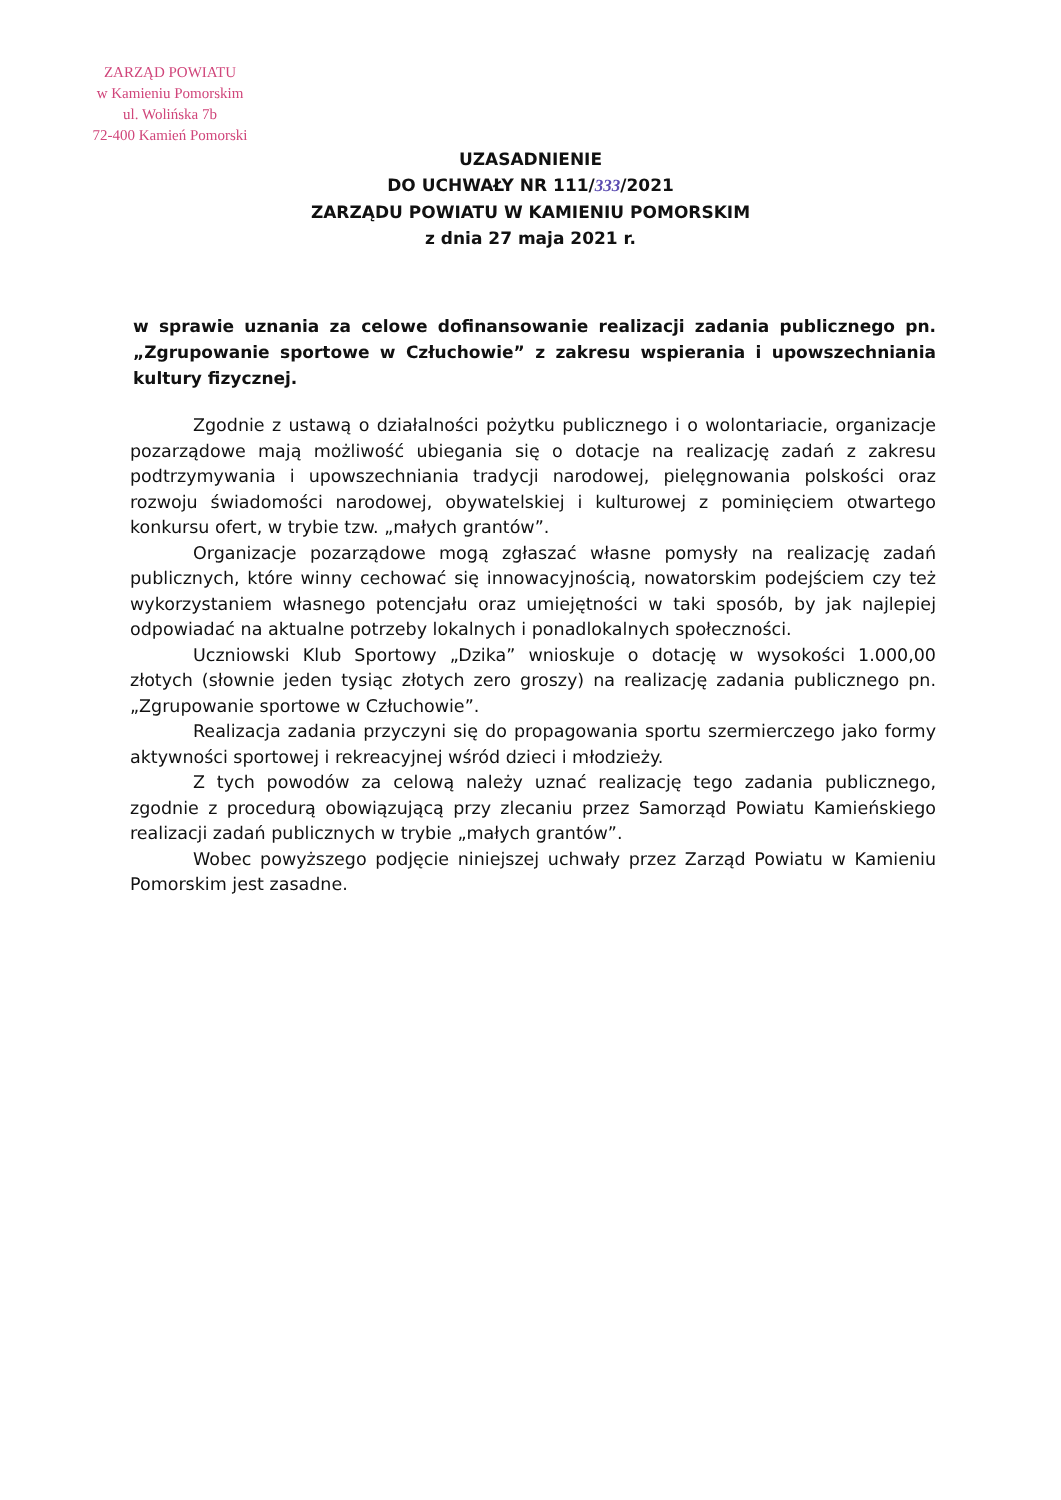ZARZĄD POWIATU
w Kamieniu Pomorskim
ul. Wolińska 7b
72-400 Kamień Pomorski
UZASADNIENIE
DO UCHWAŁY NR 111/333/2021
ZARZĄDU POWIATU W KAMIENIU POMORSKIM
z dnia 27 maja 2021 r.
w sprawie uznania za celowe dofinansowanie realizacji zadania publicznego pn. „Zgrupowanie sportowe w Człuchowie” z zakresu wspierania i upowszechniania kultury fizycznej.
Zgodnie z ustawą o działalności pożytku publicznego i o wolontariacie, organizacje pozarządowe mają możliwość ubiegania się o dotacje na realizację zadań z zakresu podtrzymywania i upowszechniania tradycji narodowej, pielęgnowania polskości oraz rozwoju świadomości narodowej, obywatelskiej i kulturowej z pominięciem otwartego konkursu ofert, w trybie tzw. „małych grantów”.
Organizacje pozarządowe mogą zgłaszać własne pomysły na realizację zadań publicznych, które winny cechować się innowacyjnością, nowatorskim podejściem czy też wykorzystaniem własnego potencjału oraz umiejętności w taki sposób, by jak najlepiej odpowiadać na aktualne potrzeby lokalnych i ponadlokalnych społeczności.
Uczniowski Klub Sportowy „Dzika” wnioskuje o dotację w wysokości 1.000,00 złotych (słownie jeden tysiąc złotych zero groszy) na realizację zadania publicznego pn. „Zgrupowanie sportowe w Człuchowie”.
Realizacja zadania przyczyni się do propagowania sportu szermierczego jako formy aktywności sportowej i rekreacyjnej wśród dzieci i młodzieży.
Z tych powodów za celową należy uznać realizację tego zadania publicznego, zgodnie z procedurą obowiązującą przy zlecaniu przez Samorząd Powiatu Kamieńskiego realizacji zadań publicznych w trybie „małych grantów”.
Wobec powyższego podjęcie niniejszej uchwały przez Zarząd Powiatu w Kamieniu Pomorskim jest zasadne.